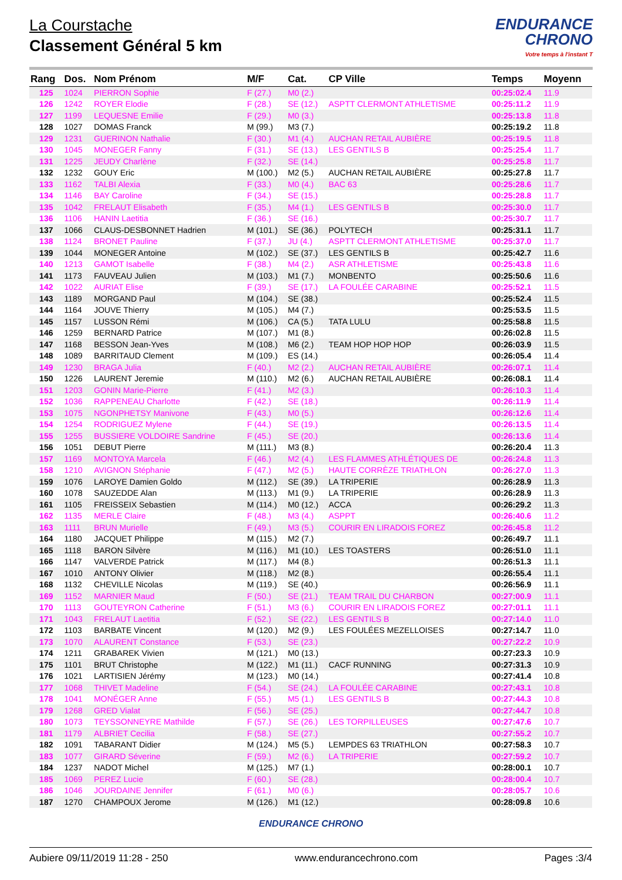La Courstache
Classement Général 5 km
ENDURANCE
CHRONO
Votre temps à l'instant T
| Rang | Dos. | Nom Prénom | M/F | Cat. | CP Ville | Temps | Moyenn |
| --- | --- | --- | --- | --- | --- | --- | --- |
| 125 | 1024 | PIERRON Sophie | F (27.) | M0 (2.) | | 00:25:02.4 | 11.9 |
| 126 | 1242 | ROYER Elodie | F (28.) | SE (12.) | ASPTT CLERMONT ATHLETISME | 00:25:11.2 | 11.9 |
| 127 | 1199 | LEQUESNE Emilie | F (29.) | M0 (3.) | | 00:25:13.8 | 11.8 |
| 128 | 1027 | DOMAS Franck | M (99.) | M3 (7.) | | 00:25:19.2 | 11.8 |
| 129 | 1231 | GUERINON Nathalie | F (30.) | M1 (4.) | AUCHAN RETAIL AUBIÈRE | 00:25:19.5 | 11.8 |
| 130 | 1045 | MONEGER Fanny | F (31.) | SE (13.) | LES GENTILS B | 00:25:25.4 | 11.7 |
| 131 | 1225 | JEUDY Charlène | F (32.) | SE (14.) | | 00:25:25.8 | 11.7 |
| 132 | 1232 | GOUY Eric | M (100.) | M2 (5.) | AUCHAN RETAIL AUBIÈRE | 00:25:27.8 | 11.7 |
| 133 | 1162 | TALBI Alexia | F (33.) | M0 (4.) | BAC 63 | 00:25:28.6 | 11.7 |
| 134 | 1146 | BAY Caroline | F (34.) | SE (15.) | | 00:25:28.8 | 11.7 |
| 135 | 1042 | FRELAUT Elisabeth | F (35.) | M4 (1.) | LES GENTILS B | 00:25:30.0 | 11.7 |
| 136 | 1106 | HANIN Laetitia | F (36.) | SE (16.) | | 00:25:30.7 | 11.7 |
| 137 | 1066 | CLAUS-DESBONNET Hadrien | M (101.) | SE (36.) | POLYTECH | 00:25:31.1 | 11.7 |
| 138 | 1124 | BRONET Pauline | F (37.) | JU (4.) | ASPTT CLERMONT ATHLETISME | 00:25:37.0 | 11.7 |
| 139 | 1044 | MONEGER Antoine | M (102.) | SE (37.) | LES GENTILS B | 00:25:42.7 | 11.6 |
| 140 | 1213 | GAMOT Isabelle | F (38.) | M4 (2.) | ASR ATHLETISME | 00:25:43.8 | 11.6 |
| 141 | 1173 | FAUVEAU Julien | M (103.) | M1 (7.) | MONBENTO | 00:25:50.6 | 11.6 |
| 142 | 1022 | AURIAT Elise | F (39.) | SE (17.) | LA FOULÉE CARABINE | 00:25:52.1 | 11.5 |
| 143 | 1189 | MORGAND Paul | M (104.) | SE (38.) | | 00:25:52.4 | 11.5 |
| 144 | 1164 | JOUVE Thierry | M (105.) | M4 (7.) | | 00:25:53.5 | 11.5 |
| 145 | 1157 | LUSSON Rémi | M (106.) | CA (5.) | TATA LULU | 00:25:58.8 | 11.5 |
| 146 | 1259 | BERNARD Patrice | M (107.) | M1 (8.) | | 00:26:02.8 | 11.5 |
| 147 | 1168 | BESSON Jean-Yves | M (108.) | M6 (2.) | TEAM HOP HOP HOP | 00:26:03.9 | 11.5 |
| 148 | 1089 | BARRITAUD Clement | M (109.) | ES (14.) | | 00:26:05.4 | 11.4 |
| 149 | 1230 | BRAGA Julia | F (40.) | M2 (2.) | AUCHAN RETAIL AUBIÈRE | 00:26:07.1 | 11.4 |
| 150 | 1226 | LAURENT Jeremie | M (110.) | M2 (6.) | AUCHAN RETAIL AUBIÈRE | 00:26:08.1 | 11.4 |
| 151 | 1203 | GONIN Marie-Pierre | F (41.) | M2 (3.) | | 00:26:10.3 | 11.4 |
| 152 | 1036 | RAPPENEAU Charlotte | F (42.) | SE (18.) | | 00:26:11.9 | 11.4 |
| 153 | 1075 | NGONPHETSY Manivone | F (43.) | M0 (5.) | | 00:26:12.6 | 11.4 |
| 154 | 1254 | RODRIGUEZ Mylene | F (44.) | SE (19.) | | 00:26:13.5 | 11.4 |
| 155 | 1255 | BUSSIERE VOLDOIRE Sandrine | F (45.) | SE (20.) | | 00:26:13.6 | 11.4 |
| 156 | 1051 | DEBUT Pierre | M (111.) | M3 (8.) | | 00:26:20.4 | 11.3 |
| 157 | 1169 | MONTOYA Marcela | F (46.) | M2 (4.) | LES FLAMMES ATHLÉTIQUES DE | 00:26:24.8 | 11.3 |
| 158 | 1210 | AVIGNON Stéphanie | F (47.) | M2 (5.) | HAUTE CORRÈZE TRIATHLON | 00:26:27.0 | 11.3 |
| 159 | 1076 | LAROYE Damien Goldo | M (112.) | SE (39.) | LA TRIPERIE | 00:26:28.9 | 11.3 |
| 160 | 1078 | SAUZEDDE Alan | M (113.) | M1 (9.) | LA TRIPERIE | 00:26:28.9 | 11.3 |
| 161 | 1105 | FREISSEIX Sebastien | M (114.) | M0 (12.) | ACCA | 00:26:29.2 | 11.3 |
| 162 | 1135 | MERLE Claire | F (48.) | M3 (4.) | ASPPT | 00:26:40.6 | 11.2 |
| 163 | 1111 | BRUN Murielle | F (49.) | M3 (5.) | COURIR EN LIRADOIS FOREZ | 00:26:45.8 | 11.2 |
| 164 | 1180 | JACQUET Philippe | M (115.) | M2 (7.) | | 00:26:49.7 | 11.1 |
| 165 | 1118 | BARON Silvère | M (116.) | M1 (10.) | LES TOASTERS | 00:26:51.0 | 11.1 |
| 166 | 1147 | VALVERDE Patrick | M (117.) | M4 (8.) | | 00:26:51.3 | 11.1 |
| 167 | 1010 | ANTONY Olivier | M (118.) | M2 (8.) | | 00:26:55.4 | 11.1 |
| 168 | 1132 | CHEVILLE Nicolas | M (119.) | SE (40.) | | 00:26:56.9 | 11.1 |
| 169 | 1152 | MARNIER Maud | F (50.) | SE (21.) | TEAM TRAIL DU CHARBON | 00:27:00.9 | 11.1 |
| 170 | 1113 | GOUTEYRON Catherine | F (51.) | M3 (6.) | COURIR EN LIRADOIS FOREZ | 00:27:01.1 | 11.1 |
| 171 | 1043 | FRELAUT Laetitia | F (52.) | SE (22.) | LES GENTILS B | 00:27:14.0 | 11.0 |
| 172 | 1103 | BARBATE Vincent | M (120.) | M2 (9.) | LES FOULÉES MEZELLOISES | 00:27:14.7 | 11.0 |
| 173 | 1070 | ALAURENT Constance | F (53.) | SE (23.) | | 00:27:22.2 | 10.9 |
| 174 | 1211 | GRABAREK Vivien | M (121.) | M0 (13.) | | 00:27:23.3 | 10.9 |
| 175 | 1101 | BRUT Christophe | M (122.) | M1 (11.) | CACF RUNNING | 00:27:31.3 | 10.9 |
| 176 | 1021 | LARTISIEN Jérémy | M (123.) | M0 (14.) | | 00:27:41.4 | 10.8 |
| 177 | 1068 | THIVET Madeline | F (54.) | SE (24.) | LA FOULÉE CARABINE | 00:27:43.1 | 10.8 |
| 178 | 1041 | MONÉGER Anne | F (55.) | M5 (1.) | LES GENTILS B | 00:27:44.3 | 10.8 |
| 179 | 1268 | GRED Vialat | F (56.) | SE (25.) | | 00:27:44.7 | 10.8 |
| 180 | 1073 | TEYSSONNEYRE Mathilde | F (57.) | SE (26.) | LES TORPILLEUSES | 00:27:47.6 | 10.7 |
| 181 | 1179 | ALBRIET Cecilia | F (58.) | SE (27.) | | 00:27:55.2 | 10.7 |
| 182 | 1091 | TABARANT Didier | M (124.) | M5 (5.) | LEMPDES 63 TRIATHLON | 00:27:58.3 | 10.7 |
| 183 | 1077 | GIRARD Séverine | F (59.) | M2 (6.) | LA TRIPERIE | 00:27:59.2 | 10.7 |
| 184 | 1237 | NADOT Michel | M (125.) | M7 (1.) | | 00:28:00.1 | 10.7 |
| 185 | 1069 | PEREZ Lucie | F (60.) | SE (28.) | | 00:28:00.4 | 10.7 |
| 186 | 1046 | JOURDAINE Jennifer | F (61.) | M0 (6.) | | 00:28:05.7 | 10.6 |
| 187 | 1270 | CHAMPOUX Jerome | M (126.) | M1 (12.) | | 00:28:09.8 | 10.6 |
ENDURANCE CHRONO
Aubiere 09/11/2019 11:28 - 250 www.endurancechrono.com Pages :3/4